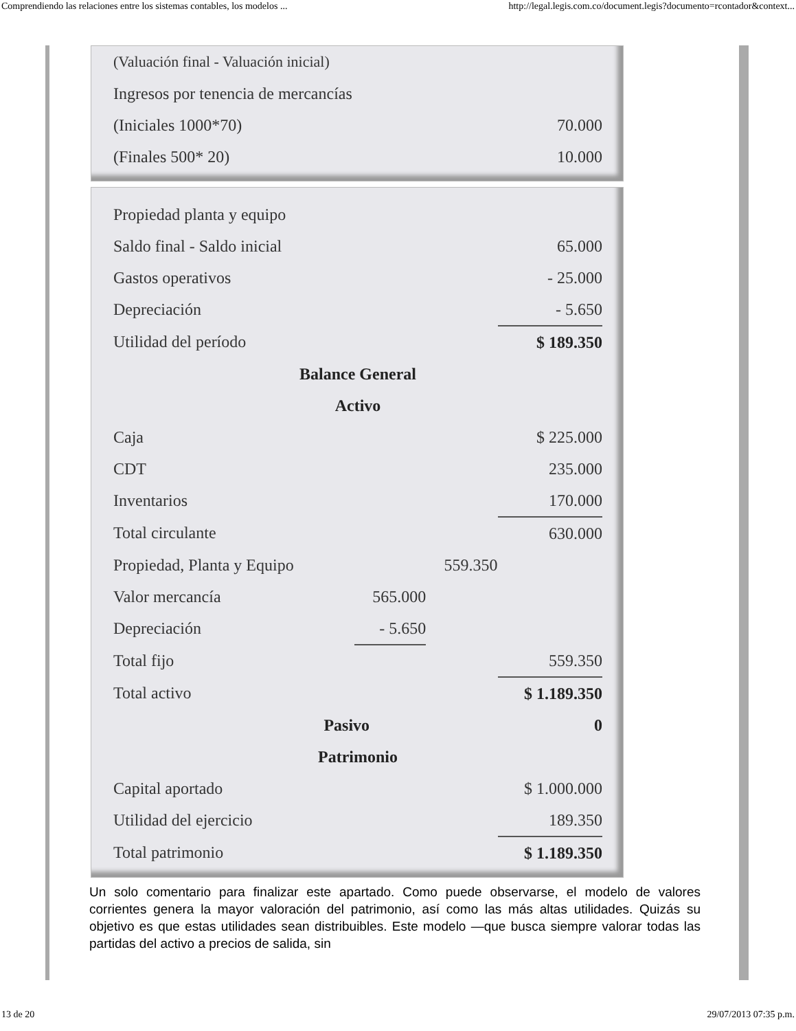Comprendiendo las relaciones entre los sistemas contables, los modelos ... http://legal.legis.com.co/document.legis?documento=rcontador&context...
| (Valuación final - Valuación inicial) | |
| Ingresos por tenencia de mercancías | |
| (Iniciales 1000*70) | 70.000 |
| (Finales 500* 20) | 10.000 |
| Propiedad planta y equipo | | | |
| Saldo final - Saldo inicial | | | 65.000 |
| Gastos operativos | | | - 25.000 |
| Depreciación | | | - 5.650 |
| Utilidad del período | | | $ 189.350 |
| Balance General | | | |
| Activo | | | |
| Caja | | | $ 225.000 |
| CDT | | | 235.000 |
| Inventarios | | | 170.000 |
| Total circulante | | | 630.000 |
| Propiedad, Planta y Equipo | | 559.350 | |
| Valor mercancía | 565.000 | | |
| Depreciación | - 5.650 | | |
| Total fijo | | | 559.350 |
| Total activo | | | $ 1.189.350 |
| Pasivo | | | 0 |
| Patrimonio | | | |
| Capital aportado | | | $ 1.000.000 |
| Utilidad del ejercicio | | | 189.350 |
| Total patrimonio | | | $ 1.189.350 |
Un solo comentario para finalizar este apartado. Como puede observarse, el modelo de valores corrientes genera la mayor valoración del patrimonio, así como las más altas utilidades. Quizás su objetivo es que estas utilidades sean distribuibles. Este modelo —que busca siempre valorar todas las partidas del activo a precios de salida, sin
13 de 20 29/07/2013 07:35 p.m.